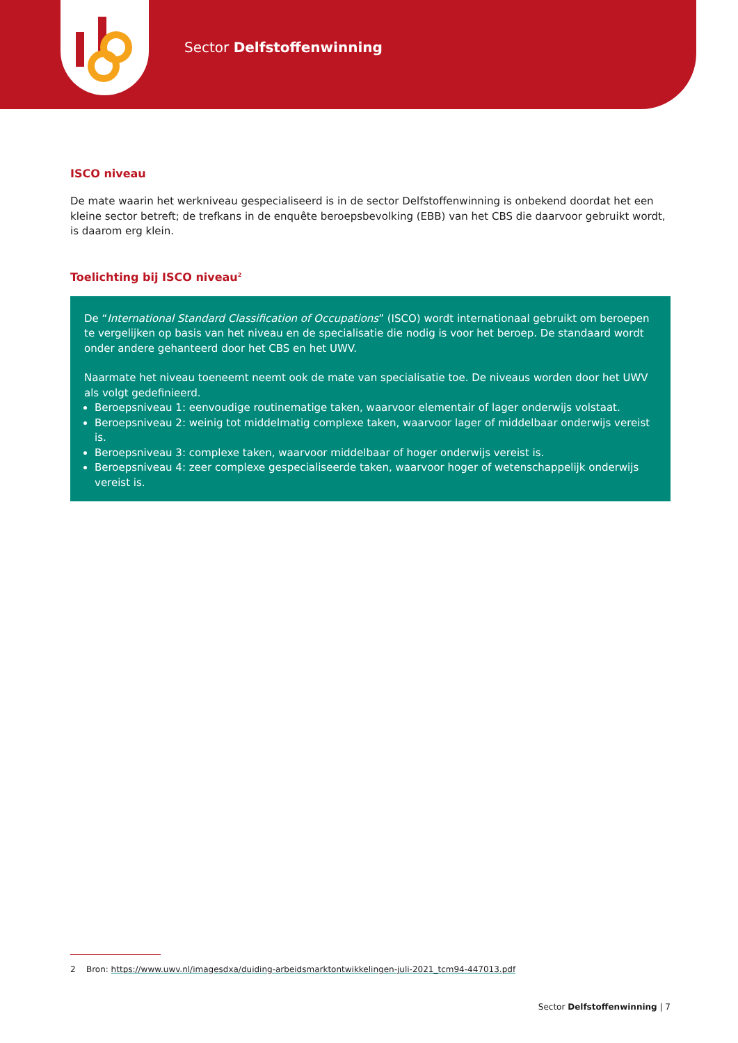Sector Delfstoffenwinning
ISCO niveau
De mate waarin het werkniveau gespecialiseerd is in de sector Delfstoffenwinning is onbekend doordat het een kleine sector betreft; de trefkans in de enquête beroepsbevolking (EBB) van het CBS die daarvoor gebruikt wordt, is daarom erg klein.
Toelichting bij ISCO niveau<sup>2</sup>
De “International Standard Classification of Occupations” (ISCO) wordt internationaal gebruikt om beroepen te vergelijken op basis van het niveau en de specialisatie die nodig is voor het beroep. De standaard wordt onder andere gehanteerd door het CBS en het UWV.
Naarmate het niveau toeneemt neemt ook de mate van specialisatie toe. De niveaus worden door het UWV als volgt gedefinieerd.
Beroepsniveau 1: eenvoudige routinematige taken, waarvoor elementair of lager onderwijs volstaat.
Beroepsniveau 2: weinig tot middelmatig complexe taken, waarvoor lager of middelbaar onderwijs vereist is.
Beroepsniveau 3: complexe taken, waarvoor middelbaar of hoger onderwijs vereist is.
Beroepsniveau 4: zeer complexe gespecialiseerde taken, waarvoor hoger of wetenschappelijk onderwijs vereist is.
2 Bron: https://www.uwv.nl/imagesdxa/duiding-arbeidsmarktontwikkelingen-juli-2021_tcm94-447013.pdf
Sector Delfstoffenwinning | 7